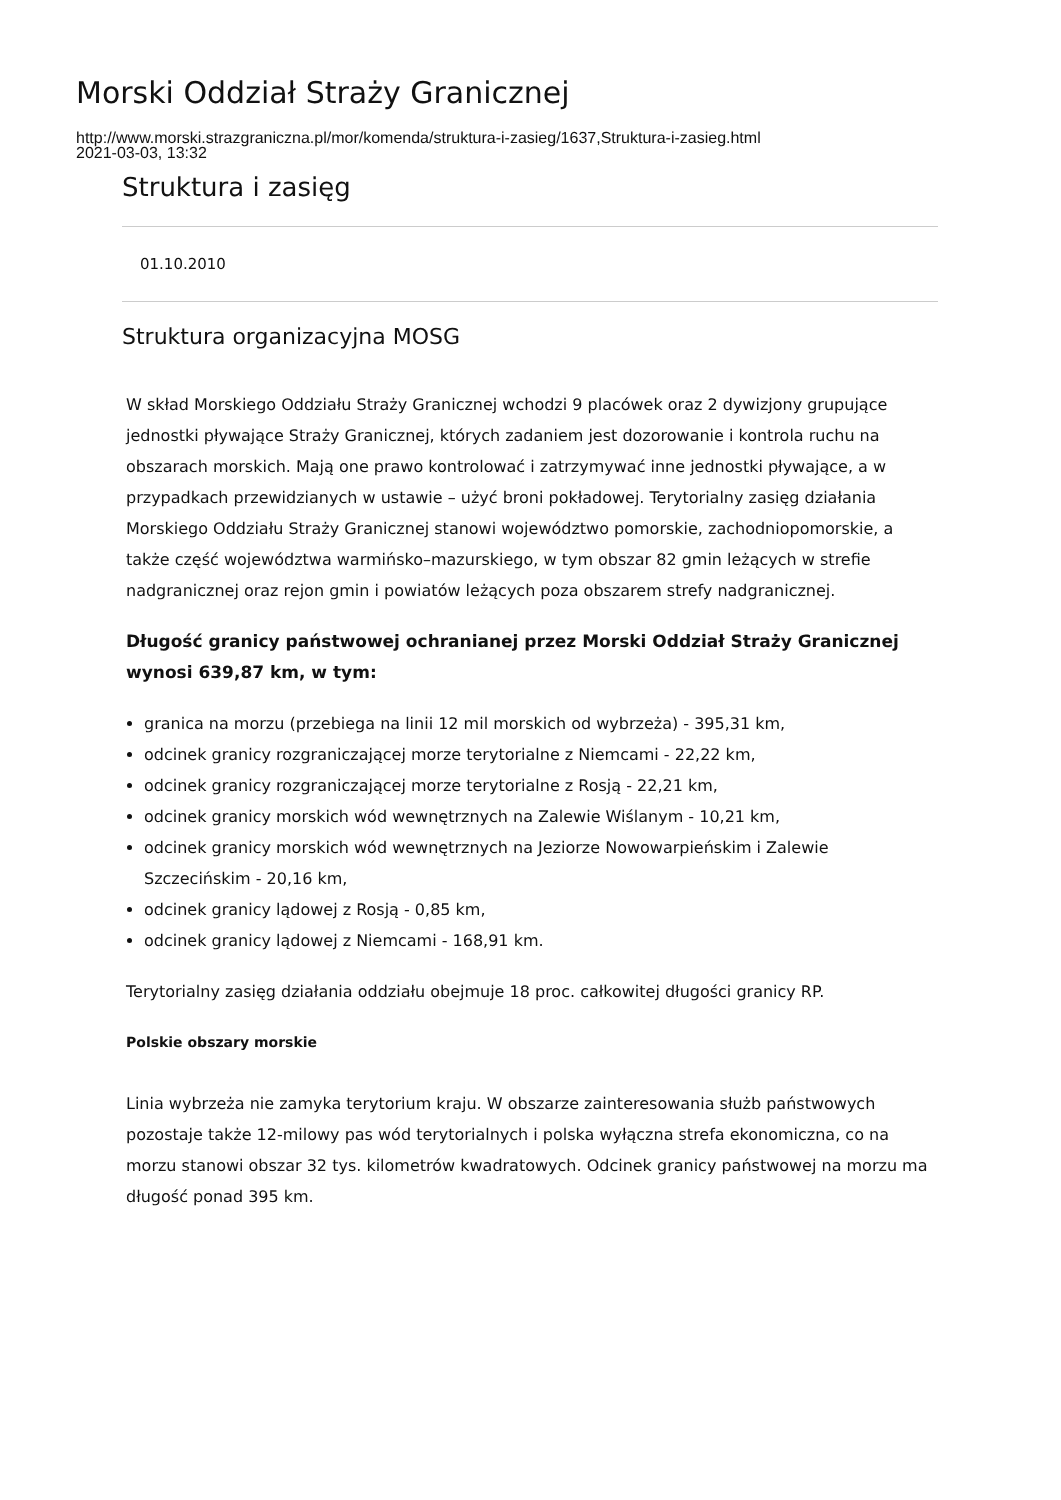Morski Oddział Straży Granicznej
http://www.morski.strazgraniczna.pl/mor/komenda/struktura-i-zasieg/1637,Struktura-i-zasieg.html
2021-03-03, 13:32
Struktura i zasięg
01.10.2010
Struktura organizacyjna MOSG
W skład Morskiego Oddziału Straży Granicznej wchodzi 9 placówek oraz 2 dywizjony grupujące jednostki pływające Straży Granicznej, których zadaniem jest dozorowanie i kontrola ruchu na obszarach morskich. Mają one prawo kontrolować i zatrzymywać inne jednostki pływające, a w przypadkach przewidzianych w ustawie – użyć broni pokładowej. Terytorialny zasięg działania Morskiego Oddziału Straży Granicznej stanowi województwo pomorskie, zachodniopomorskie, a także część województwa warmińsko–mazurskiego, w tym obszar 82 gmin leżących w strefie nadgranicznej oraz rejon gmin i powiatów leżących poza obszarem strefy nadgranicznej.
Długość granicy państwowej ochranianej przez Morski Oddział Straży Granicznej wynosi 639,87 km, w tym:
granica na morzu (przebiega na linii 12 mil morskich od wybrzeża) - 395,31 km,
odcinek granicy rozgraniczającej morze terytorialne z Niemcami - 22,22 km,
odcinek granicy rozgraniczającej morze terytorialne z Rosją - 22,21 km,
odcinek granicy morskich wód wewnętrznych na Zalewie Wiślanym - 10,21 km,
odcinek granicy morskich wód wewnętrznych na Jeziorze Nowowarpieńskim i Zalewie Szczecińskim - 20,16 km,
odcinek granicy lądowej z Rosją - 0,85 km,
odcinek granicy lądowej z Niemcami - 168,91 km.
Terytorialny zasięg działania oddziału obejmuje 18 proc. całkowitej długości granicy RP.
Polskie obszary morskie
Linia wybrzeża nie zamyka terytorium kraju. W obszarze zainteresowania służb państwowych pozostaje także 12-milowy pas wód terytorialnych i polska wyłączna strefa ekonomiczna, co na morzu stanowi obszar 32 tys. kilometrów kwadratowych. Odcinek granicy państwowej na morzu ma długość ponad 395 km.